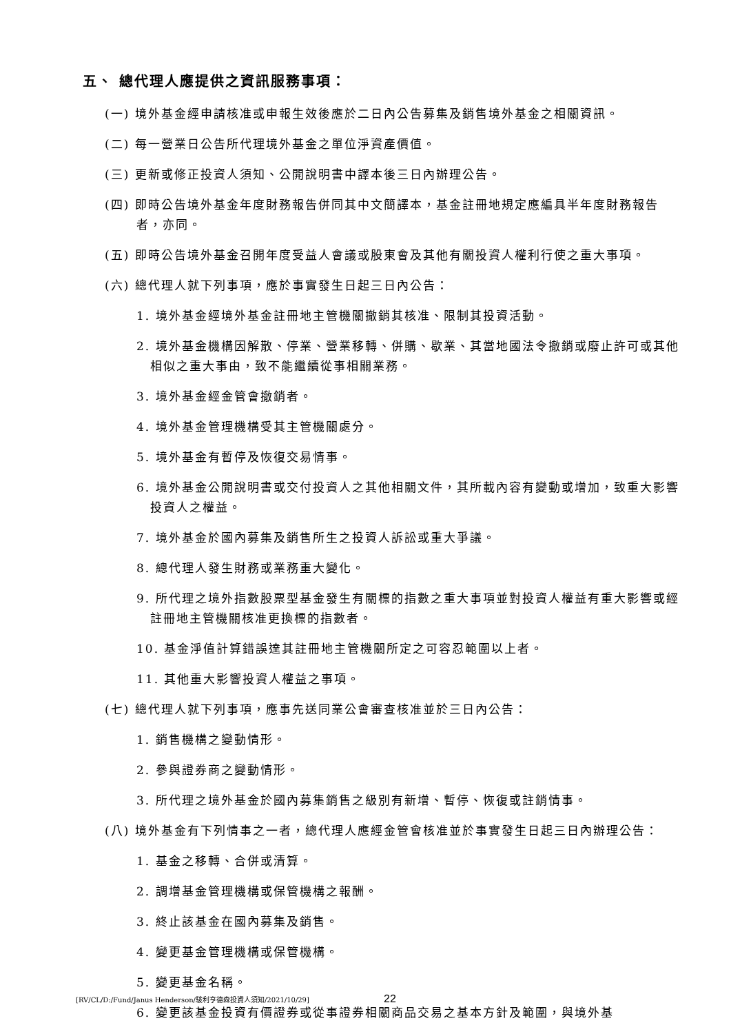五、 總代理人應提供之資訊服務事項：
(一) 境外基金經申請核准或申報生效後應於二日內公告募集及銷售境外基金之相關資訊。
(二) 每一營業日公告所代理境外基金之單位淨資產價值。
(三) 更新或修正投資人須知、公開說明書中譯本後三日內辦理公告。
(四) 即時公告境外基金年度財務報告併同其中文簡譯本，基金註冊地規定應編具半年度財務報告者，亦同。
(五) 即時公告境外基金召開年度受益人會議或股東會及其他有關投資人權利行使之重大事項。
(六) 總代理人就下列事項，應於事實發生日起三日內公告：
1. 境外基金經境外基金註冊地主管機關撤銷其核准、限制其投資活動。
2. 境外基金機構因解散、停業、營業移轉、併購、歇業、其當地國法令撤銷或廢止許可或其他相似之重大事由，致不能繼續從事相關業務。
3. 境外基金經金管會撤銷者。
4. 境外基金管理機構受其主管機關處分。
5. 境外基金有暫停及恢復交易情事。
6. 境外基金公開說明書或交付投資人之其他相關文件，其所載內容有變動或增加，致重大影響投資人之權益。
7. 境外基金於國內募集及銷售所生之投資人訴訟或重大爭議。
8. 總代理人發生財務或業務重大變化。
9. 所代理之境外指數股票型基金發生有關標的指數之重大事項並對投資人權益有重大影響或經註冊地主管機關核准更換標的指數者。
10. 基金淨值計算錯誤達其註冊地主管機關所定之可容忍範圍以上者。
11. 其他重大影響投資人權益之事項。
(七) 總代理人就下列事項，應事先送同業公會審查核准並於三日內公告：
1. 銷售機構之變動情形。
2. 參與證券商之變動情形。
3. 所代理之境外基金於國內募集銷售之級別有新增、暫停、恢復或註銷情事。
(八) 境外基金有下列情事之一者，總代理人應經金管會核准並於事實發生日起三日內辦理公告：
1. 基金之移轉、合併或清算。
2. 調增基金管理機構或保管機構之報酬。
3. 終止該基金在國內募集及銷售。
4. 變更基金管理機構或保管機構。
5. 變更基金名稱。
6. 變更該基金投資有價證券或從事證券相關商品交易之基本方針及範圍，與境外基
[RV/CL/D:/Fund/Janus Henderson/駿利亨德森投資人須知/2021/10/29] 22